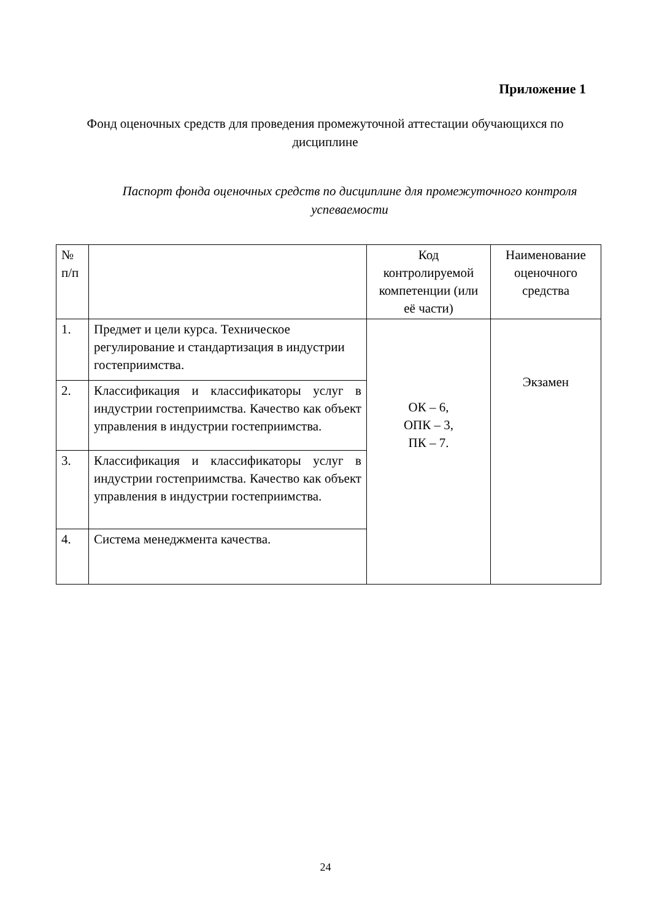Приложение 1
Фонд оценочных средств для проведения промежуточной аттестации обучающихся по дисциплине
Паспорт фонда оценочных средств по дисциплине для промежуточного контроля успеваемости
| № п/п | | Код контролируемой компетенции (или её части) | Наименование оценочного средства |
| --- | --- | --- | --- |
| 1. | Предмет и цели курса. Техническое регулирование и стандартизация в индустрии гостеприимства. | ОК – 6, ОПК – 3, ПК – 7. | Экзамен |
| 2. | Классификация и классификаторы услуг в индустрии гостеприимства. Качество как объект управления в индустрии гостеприимства. | | |
| 3. | Классификация и классификаторы услуг в индустрии гостеприимства. Качество как объект управления в индустрии гостеприимства. | | |
| 4. | Система менеджмента качества. | | |
24